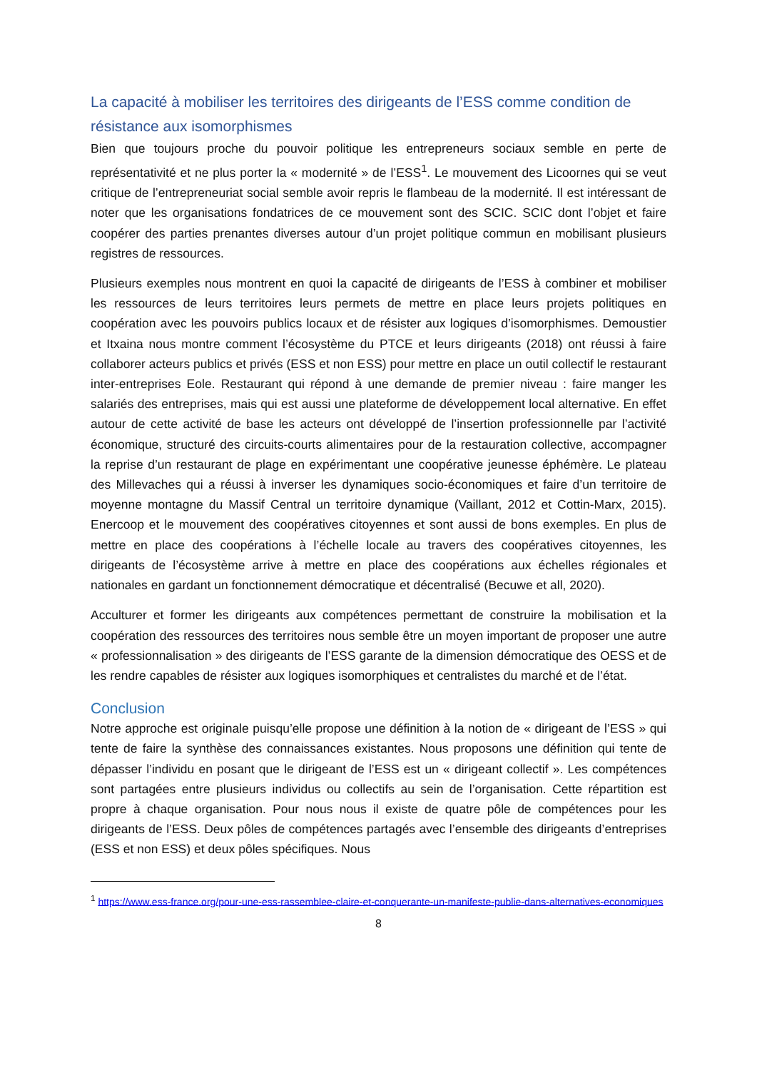La capacité à mobiliser les territoires des dirigeants de l’ESS comme condition de résistance aux isomorphismes
Bien que toujours proche du pouvoir politique les entrepreneurs sociaux semble en perte de représentativité et ne plus porter la « modernité » de l’ESS<sup>1</sup>. Le mouvement des Licoornes qui se veut critique de l’entrepreneuriat social semble avoir repris le flambeau de la modernité. Il est intéressant de noter que les organisations fondatrices de ce mouvement sont des SCIC. SCIC dont l’objet et faire coopérer des parties prenantes diverses autour d’un projet politique commun en mobilisant plusieurs registres de ressources.
Plusieurs exemples nous montrent en quoi la capacité de dirigeants de l’ESS à combiner et mobiliser les ressources de leurs territoires leurs permets de mettre en place leurs projets politiques en coopération avec les pouvoirs publics locaux et de résister aux logiques d’isomorphismes. Demoustier et Itxaina nous montre comment l’écosystème du PTCE et leurs dirigeants (2018) ont réussi à faire collaborer acteurs publics et privés (ESS et non ESS) pour mettre en place un outil collectif le restaurant inter-entreprises Eole. Restaurant qui répond à une demande de premier niveau : faire manger les salariés des entreprises, mais qui est aussi une plateforme de développement local alternative. En effet autour de cette activité de base les acteurs ont développé de l’insertion professionnelle par l’activité économique, structuré des circuits-courts alimentaires pour de la restauration collective, accompagner la reprise d’un restaurant de plage en expérimentant une coopérative jeunesse éphémère. Le plateau des Millevaches qui a réussi à inverser les dynamiques socio-économiques et faire d’un territoire de moyenne montagne du Massif Central un territoire dynamique (Vaillant, 2012 et Cottin-Marx, 2015). Enercoop et le mouvement des coopératives citoyennes et sont aussi de bons exemples. En plus de mettre en place des coopérations à l’échelle locale au travers des coopératives citoyennes, les dirigeants de l’écosystème arrive à mettre en place des coopérations aux échelles régionales et nationales en gardant un fonctionnement démocratique et décentralisé (Becuwe et all, 2020).
Acculturer et former les dirigeants aux compétences permettant de construire la mobilisation et la coopération des ressources des territoires nous semble être un moyen important de proposer une autre « professionnalisation » des dirigeants de l’ESS garante de la dimension démocratique des OESS et de les rendre capables de résister aux logiques isomorphiques et centralistes du marché et de l’état.
Conclusion
Notre approche est originale puisqu’elle propose une définition à la notion de « dirigeant de l’ESS » qui tente de faire la synthèse des connaissances existantes. Nous proposons une définition qui tente de dépasser l’individu en posant que le dirigeant de l’ESS est un « dirigeant collectif ». Les compétences sont partagées entre plusieurs individus ou collectifs au sein de l’organisation. Cette répartition est propre à chaque organisation. Pour nous nous il existe de quatre pôle de compétences pour les dirigeants de l’ESS. Deux pôles de compétences partagés avec l’ensemble des dirigeants d’entreprises (ESS et non ESS) et deux pôles spécifiques. Nous
<sup>1</sup> https://www.ess-france.org/pour-une-ess-rassemblee-claire-et-conquerante-un-manifeste-publie-dans-alternatives-economiques
8